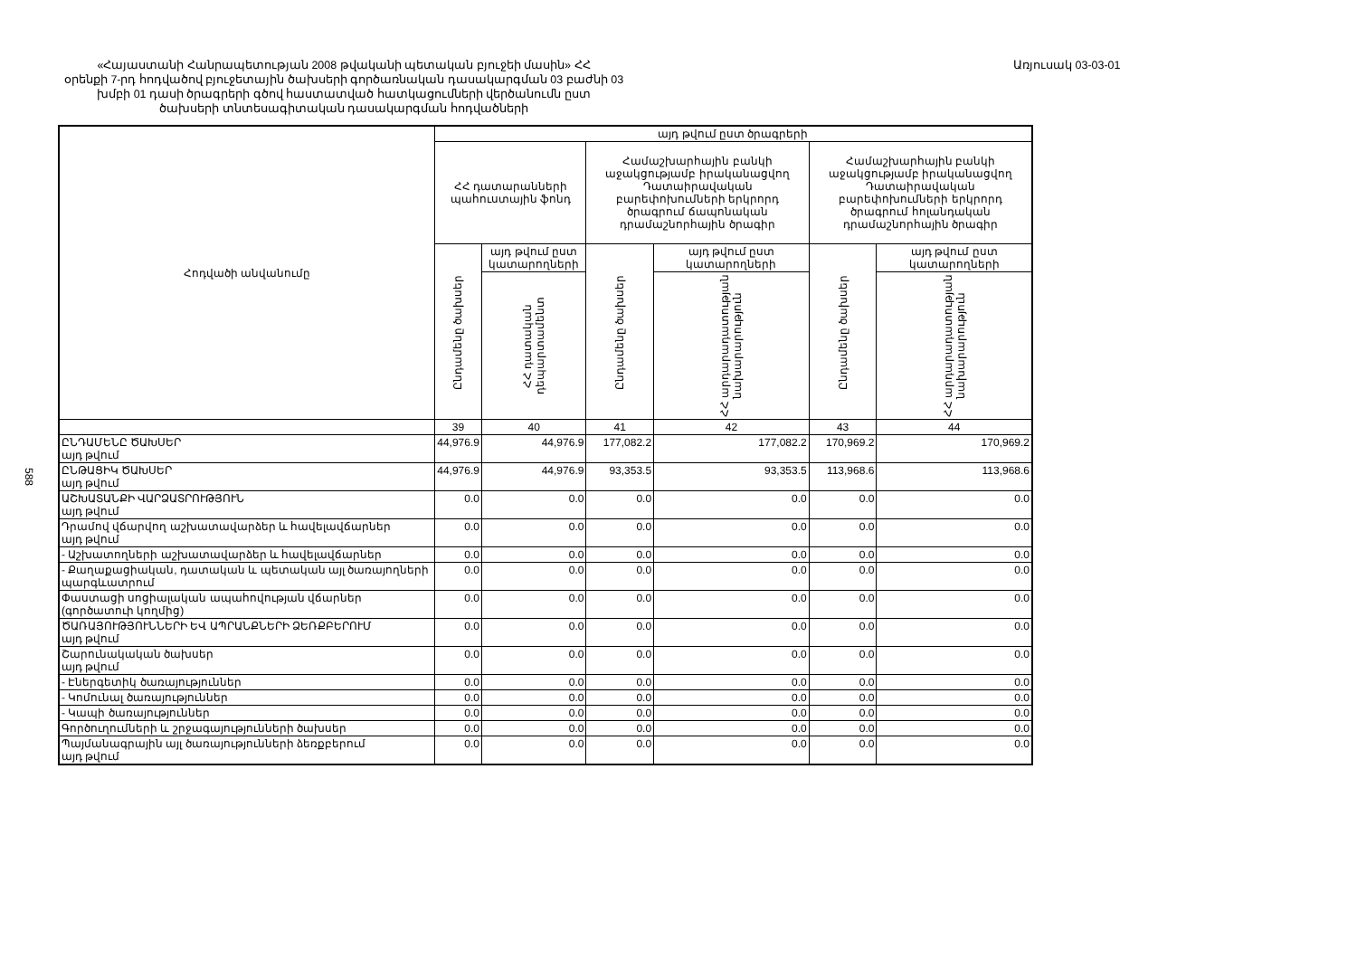«Հայաստանի Հանրապետության 2008 թվականի պետական բյուջեի մասին» ՀՀ
օրենքի 7-րդ հոդվածով բյուջետային ծախսերի գործառնական դասակարգման 03 բաժնի 03
խմբի 01 դասի ծրագրերի գծով հաստատված հատկացումների վերծանումն ըստ
ծախսերի տնտեսագիտական դասակարգման հոդվածների
Առյուսակ 03-03-01
588
| Հոդվածի անվանումը | այդ թվում ըստ ծրագրերի | | | | | |
| --- | --- | --- | --- | --- | --- | --- |
| | ՀՀ դատարանների պահուստային ֆոնդ | | Համաշխարհային բանկի աջակցությամբ իրականացվող Դատաիրավական բարեփոխումների երկրորդ ծրագրում ճապոնական դրամաշնորհային ծրագիր | | Համաշխարհային բանկի աջակցությամբ իրականացվող Դատաիրավական բարեփոխումների երկրորդ ծրագրում հոլանդական դրամաշնորհային ծրագիր | |
| | Ընդամենը ծախսեր | այդ թվում ըստ կատարողների | Ընդամենը ծախսեր | այդ թվում ըստ կատարողների | Ընդամենը ծախսեր | այդ թվում ըստ կատարողների |
| | | ՀՀ դատական դեպարտամենտ | | ՀՀ արդարադատության նախարարություն | | ՀՀ արդարադատության նախարարություն |
| | 39 | 40 | 41 | 42 | 43 | 44 |
| ԸՆԴԱՄԵՆԸ ԾԱԽՍԵՐ այդ թվում | 44,976.9 | 44,976.9 | 177,082.2 | 177,082.2 | 170,969.2 | 170,969.2 |
| ԸՆԹԱՑԻԿ ԾԱԽՍԵՐ այդ թվում | 44,976.9 | 44,976.9 | 93,353.5 | 93,353.5 | 113,968.6 | 113,968.6 |
| ԱՇԽԱՏԱՆՔԻ ՎԱՐՁԱՏՐՈՒԹՅՈՒՆ այդ թվում | 0.0 | 0.0 | 0.0 | 0.0 | 0.0 | 0.0 |
| Դրամով վճարվող աշխատավարձեր և հավելավճարներ այդ թվում | 0.0 | 0.0 | 0.0 | 0.0 | 0.0 | 0.0 |
| - Աշխատողների աշխատավարձեր և հավելավճարներ | 0.0 | 0.0 | 0.0 | 0.0 | 0.0 | 0.0 |
| - Քաղաքացիական, դատական և պետական այլ ծառայողների պարգևատրում | 0.0 | 0.0 | 0.0 | 0.0 | 0.0 | 0.0 |
| Փաստացի սոցիալական ապահովության վճարներ (գործատուի կողմից) | 0.0 | 0.0 | 0.0 | 0.0 | 0.0 | 0.0 |
| ԾԱՌԱՅՈՒԹՅՈՒՆՆԵՐԻ ԵՎ ԱՊՐԱՆՔՆԵՐԻ ՁԵՌՔԲԵՐՈՒՄ այդ թվում | 0.0 | 0.0 | 0.0 | 0.0 | 0.0 | 0.0 |
| Շարունակական ծախսեր այդ թվում | 0.0 | 0.0 | 0.0 | 0.0 | 0.0 | 0.0 |
| - Էներգետիկ ծառայություններ | 0.0 | 0.0 | 0.0 | 0.0 | 0.0 | 0.0 |
| - Կոմունալ ծառայություններ | 0.0 | 0.0 | 0.0 | 0.0 | 0.0 | 0.0 |
| - Կապի ծառայություններ | 0.0 | 0.0 | 0.0 | 0.0 | 0.0 | 0.0 |
| Գործուղումների և շրջագայությունների ծախսեր | 0.0 | 0.0 | 0.0 | 0.0 | 0.0 | 0.0 |
| Պայմանագրային այլ ծառայությունների ձեռքբերում այդ թվում | 0.0 | 0.0 | 0.0 | 0.0 | 0.0 | 0.0 |